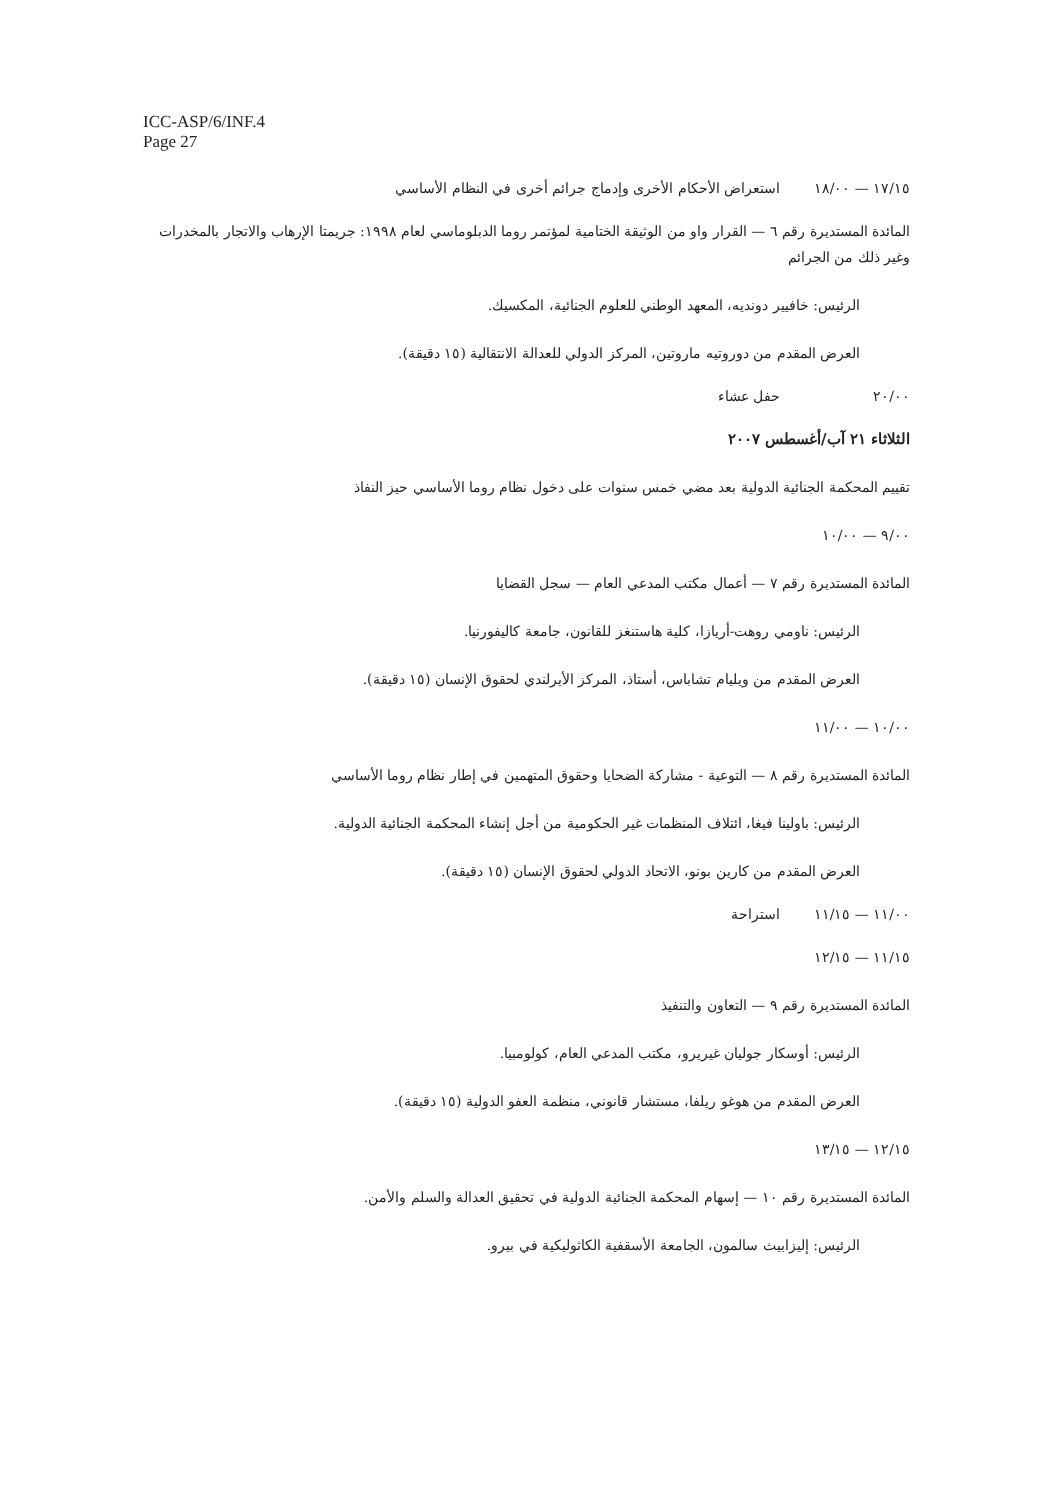ICC-ASP/6/INF.4
Page 27
١٧/١٥ — ١٨/٠٠ استعراض الأحكام الأخرى وإدماج جرائم أخرى في النظام الأساسي
المائدة المستديرة رقم ٦ — القرار واو من الوثيقة الختامية لمؤتمر روما الدبلوماسي لعام ١٩٩٨: جريمتا الإرهاب والاتجار بالمخدرات وغير ذلك من الجرائم
الرئيس: خافيير دونديه، المعهد الوطني للعلوم الجنائية، المكسيك.
العرض المقدم من دوروتيه ماروتين، المركز الدولي للعدالة الانتقالية (١٥ دقيقة).
٢٠/٠٠ حفل عشاء
الثلاثاء ٢١ آب/أغسطس ٢٠٠٧
تقييم المحكمة الجنائية الدولية بعد مضي خمس سنوات على دخول نظام روما الأساسي حيز النفاذ
٩/٠٠ — ١٠/٠٠
المائدة المستديرة رقم ٧ — أعمال مكتب المدعي العام — سجل القضايا
الرئيس: ناومي روهت-أريازا، كلية هاستنغز للقانون، جامعة كاليفورنيا.
العرض المقدم من ويليام تشاباس، أستاذ، المركز الأيرلندي لحقوق الإنسان (١٥ دقيقة).
١٠/٠٠ — ١١/٠٠
المائدة المستديرة رقم ٨ — التوعية - مشاركة الضحايا وحقوق المتهمين في إطار نظام روما الأساسي
الرئيس: باولينا فيغا، ائتلاف المنظمات غير الحكومية من أجل إنشاء المحكمة الجنائية الدولية.
العرض المقدم من كارين بونو، الاتحاد الدولي لحقوق الإنسان (١٥ دقيقة).
١١/٠٠ — ١١/١٥ استراحة
١١/١٥ — ١٢/١٥
المائدة المستديرة رقم ٩ — التعاون والتنفيذ
الرئيس: أوسكار جوليان غيريرو، مكتب المدعي العام، كولومبيا.
العرض المقدم من هوغو ريلفا، مستشار قانوني، منظمة العفو الدولية (١٥ دقيقة).
١٢/١٥ — ١٣/١٥
المائدة المستديرة رقم ١٠ — إسهام المحكمة الجنائية الدولية في تحقيق العدالة والسلم والأمن.
الرئيس: إليزابيث سالمون، الجامعة الأسقفية الكاثوليكية في بيرو.